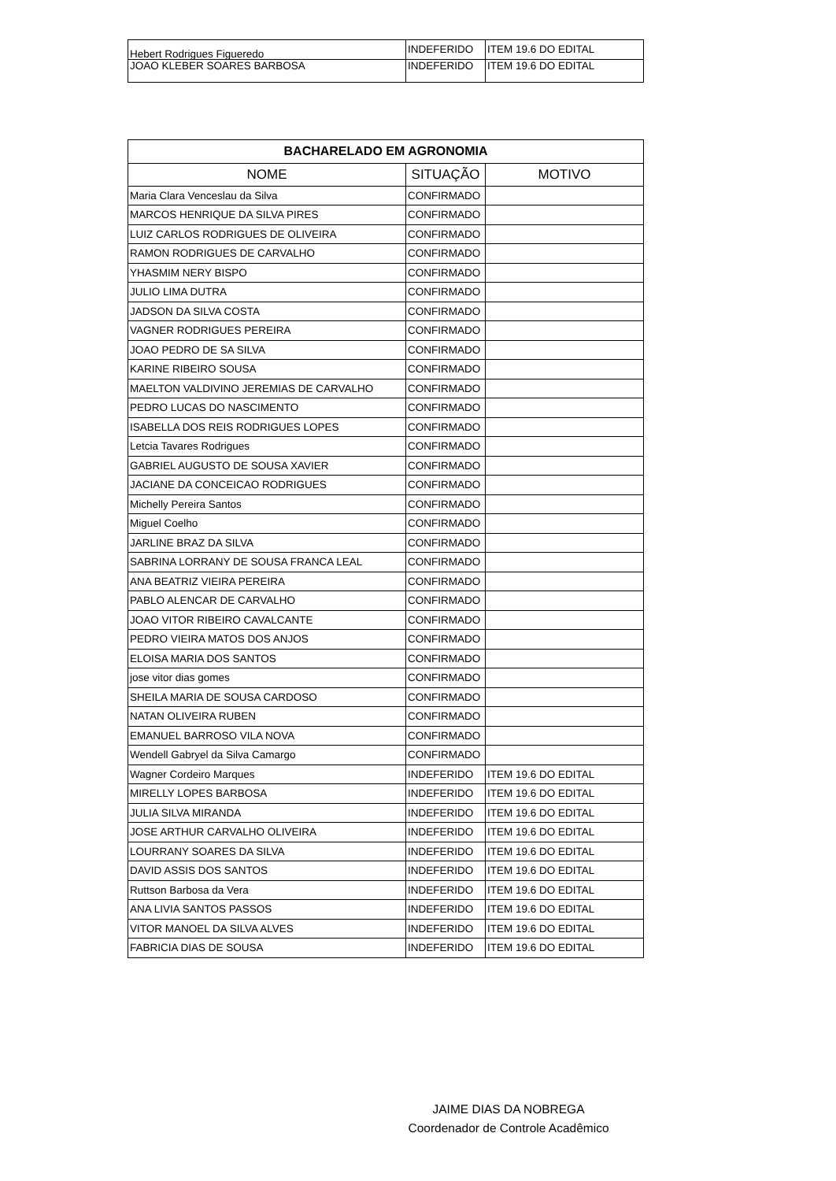| Hebert Rodrigues Figueredo | INDEFERIDO | ITEM 19.6 DO EDITAL |
| JOAO KLEBER SOARES BARBOSA | INDEFERIDO | ITEM 19.6 DO EDITAL |
| BACHARELADO EM AGRONOMIA | | |
| --- | --- | --- |
| NOME | SITUAÇÃO | MOTIVO |
| Maria Clara Venceslau da Silva | CONFIRMADO | |
| MARCOS HENRIQUE DA SILVA PIRES | CONFIRMADO | |
| LUIZ CARLOS RODRIGUES DE OLIVEIRA | CONFIRMADO | |
| RAMON RODRIGUES DE CARVALHO | CONFIRMADO | |
| YHASMIM NERY BISPO | CONFIRMADO | |
| JULIO LIMA DUTRA | CONFIRMADO | |
| JADSON DA SILVA COSTA | CONFIRMADO | |
| VAGNER RODRIGUES PEREIRA | CONFIRMADO | |
| JOAO PEDRO DE SA SILVA | CONFIRMADO | |
| KARINE RIBEIRO SOUSA | CONFIRMADO | |
| MAELTON VALDIVINO JEREMIAS DE CARVALHO | CONFIRMADO | |
| PEDRO LUCAS DO NASCIMENTO | CONFIRMADO | |
| ISABELLA DOS REIS RODRIGUES LOPES | CONFIRMADO | |
| Letcia Tavares Rodrigues | CONFIRMADO | |
| GABRIEL AUGUSTO DE SOUSA XAVIER | CONFIRMADO | |
| JACIANE DA CONCEICAO RODRIGUES | CONFIRMADO | |
| Michelly Pereira Santos | CONFIRMADO | |
| Miguel Coelho | CONFIRMADO | |
| JARLINE BRAZ DA SILVA | CONFIRMADO | |
| SABRINA LORRANY DE SOUSA FRANCA LEAL | CONFIRMADO | |
| ANA BEATRIZ VIEIRA PEREIRA | CONFIRMADO | |
| PABLO ALENCAR DE CARVALHO | CONFIRMADO | |
| JOAO VITOR RIBEIRO CAVALCANTE | CONFIRMADO | |
| PEDRO VIEIRA MATOS DOS ANJOS | CONFIRMADO | |
| ELOISA MARIA DOS SANTOS | CONFIRMADO | |
| jose vitor dias gomes | CONFIRMADO | |
| SHEILA MARIA DE SOUSA CARDOSO | CONFIRMADO | |
| NATAN OLIVEIRA RUBEN | CONFIRMADO | |
| EMANUEL BARROSO VILA NOVA | CONFIRMADO | |
| Wendell Gabryel da Silva Camargo | CONFIRMADO | |
| Wagner Cordeiro Marques | INDEFERIDO | ITEM 19.6 DO EDITAL |
| MIRELLY LOPES BARBOSA | INDEFERIDO | ITEM 19.6 DO EDITAL |
| JULIA SILVA MIRANDA | INDEFERIDO | ITEM 19.6 DO EDITAL |
| JOSE ARTHUR CARVALHO OLIVEIRA | INDEFERIDO | ITEM 19.6 DO EDITAL |
| LOURRANY SOARES DA SILVA | INDEFERIDO | ITEM 19.6 DO EDITAL |
| DAVID ASSIS DOS SANTOS | INDEFERIDO | ITEM 19.6 DO EDITAL |
| Ruttson Barbosa da Vera | INDEFERIDO | ITEM 19.6 DO EDITAL |
| ANA LIVIA SANTOS PASSOS | INDEFERIDO | ITEM 19.6 DO EDITAL |
| VITOR MANOEL DA SILVA ALVES | INDEFERIDO | ITEM 19.6 DO EDITAL |
| FABRICIA DIAS DE SOUSA | INDEFERIDO | ITEM 19.6 DO EDITAL |
JAIME DIAS DA NOBREGA
Coordenador de Controle Acadêmico